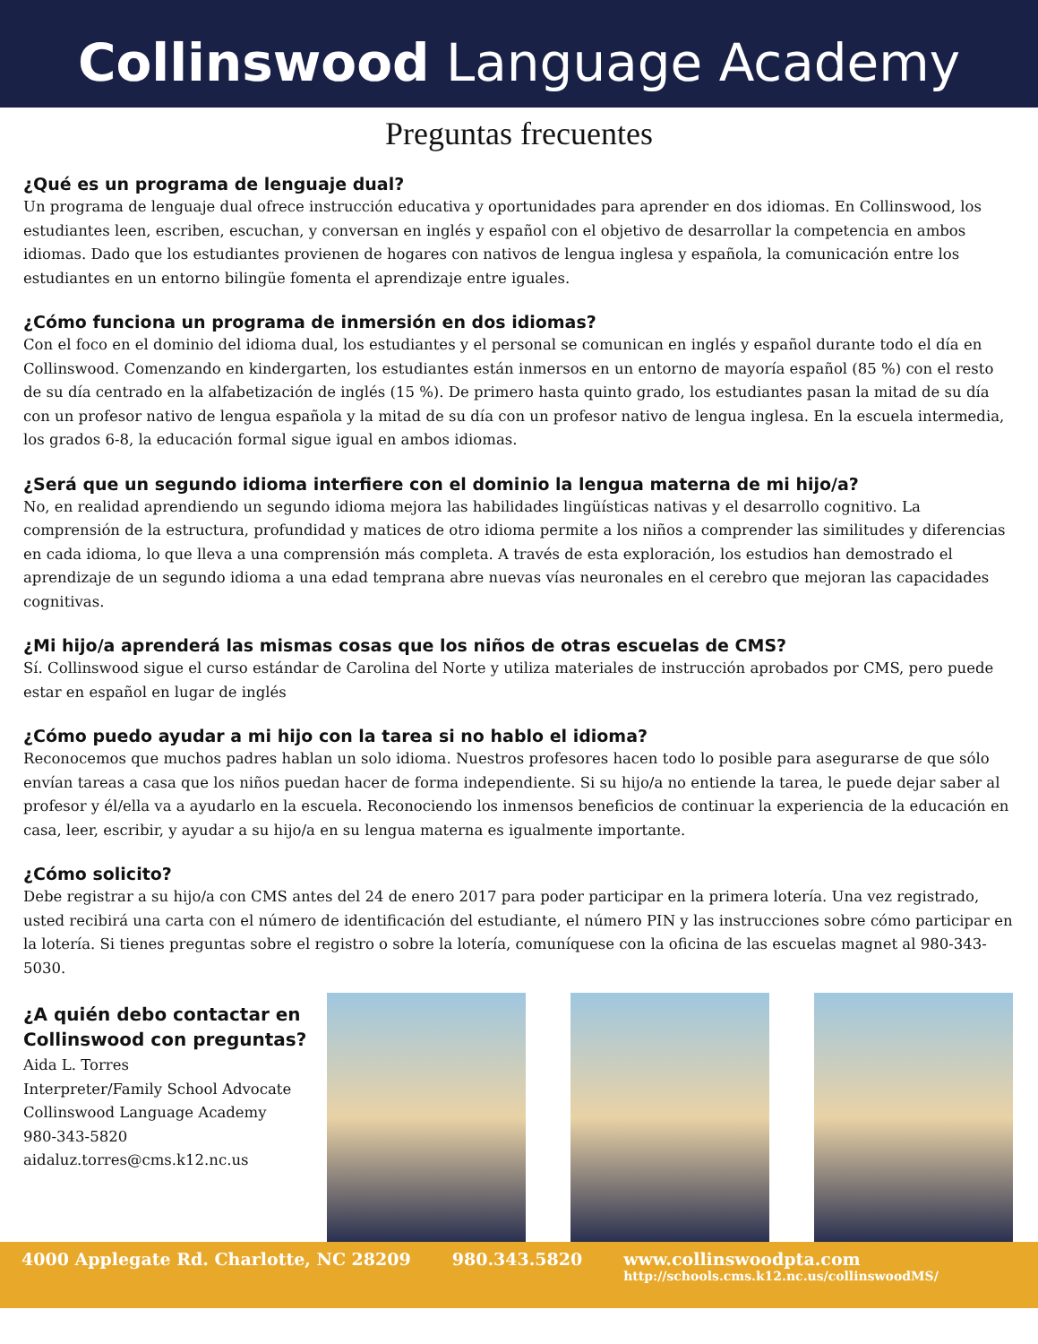Collinswood Language Academy
Preguntas frecuentes
¿Qué es un programa de lenguaje dual?
Un programa de lenguaje dual ofrece instrucción educativa y oportunidades para aprender en dos idiomas. En Collinswood, los estudiantes leen, escriben, escuchan, y conversan en inglés y español con el objetivo de desarrollar la competencia en ambos idiomas. Dado que los estudiantes provienen de hogares con nativos de lengua inglesa y española, la comunicación entre los estudiantes en un entorno bilingüe fomenta el aprendizaje entre iguales.
¿Cómo funciona un programa de inmersión en dos idiomas?
Con el foco en el dominio del idioma dual, los estudiantes y el personal se comunican en inglés y español durante todo el día en Collinswood. Comenzando en kindergarten, los estudiantes están inmersos en un entorno de mayoría español (85 %) con el resto de su día centrado en la alfabetización de inglés (15 %). De primero hasta quinto grado, los estudiantes pasan la mitad de su día con un profesor nativo de lengua española y la mitad de su día con un profesor nativo de lengua inglesa. En la escuela intermedia, los grados 6-8, la educación formal sigue igual en ambos idiomas.
¿Será que un segundo idioma interfiere con el dominio la lengua materna de mi hijo/a?
No, en realidad aprendiendo un segundo idioma mejora las habilidades lingüísticas nativas y el desarrollo cognitivo. La comprensión de la estructura, profundidad y matices de otro idioma permite a los niños a comprender las similitudes y diferencias en cada idioma, lo que lleva a una comprensión más completa. A través de esta exploración, los estudios han demostrado el aprendizaje de un segundo idioma a una edad temprana abre nuevas vías neuronales en el cerebro que mejoran las capacidades cognitivas.
¿Mi hijo/a aprenderá las mismas cosas que los niños de otras escuelas de CMS?
Sí. Collinswood sigue el curso estándar de Carolina del Norte y utiliza materiales de instrucción aprobados por CMS, pero puede estar en español en lugar de inglés
¿Cómo puedo ayudar a mi hijo con la tarea si no hablo el idioma?
Reconocemos que muchos padres hablan un solo idioma. Nuestros profesores hacen todo lo posible para asegurarse de que sólo envían tareas a casa que los niños puedan hacer de forma independiente. Si su hijo/a no entiende la tarea, le puede dejar saber al profesor y él/ella va a ayudarlo en la escuela. Reconociendo los inmensos beneficios de continuar la experiencia de la educación en casa, leer, escribir, y ayudar a su hijo/a en su lengua materna es igualmente importante.
¿Cómo solicito?
Debe registrar a su hijo/a con CMS antes del 24 de enero 2017 para poder participar en la primera lotería. Una vez registrado, usted recibirá una carta con el número de identificación del estudiante, el número PIN y las instrucciones sobre cómo participar en la lotería. Si tienes preguntas sobre el registro o sobre la lotería, comuníquese con la oficina de las escuelas magnet al 980-343-5030.
¿A quién debo contactar en Collinswood con preguntas?
Aida L. Torres
Interpreter/Family School Advocate
Collinswood Language Academy
980-343-5820
aidaluz.torres@cms.k12.nc.us
4000 Applegate Rd. Charlotte, NC 28209 980.343.5820 www.collinswoodpta.com
http://schools.cms.k12.nc.us/collinswoodMS/